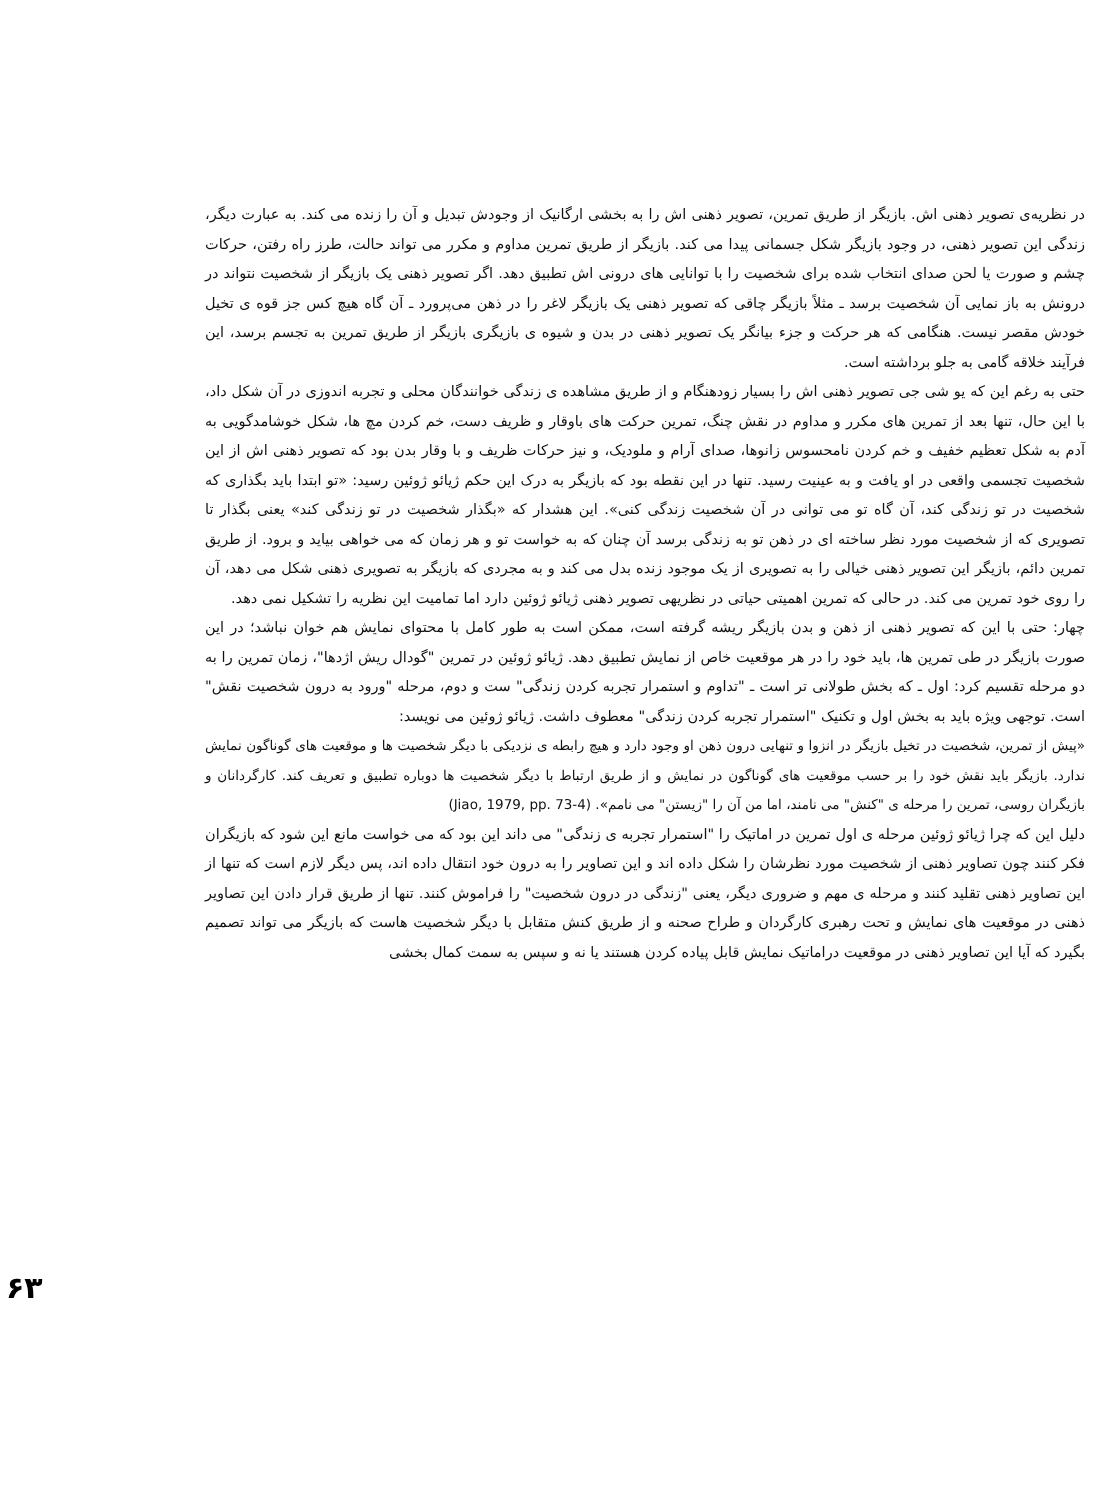در نظریه‌ی تصویر ذهنی اش. بازیگر از طریق تمرین، تصویر ذهنی اش را به بخشی ارگانیک از وجودش تبدیل و آن را زنده می کند. به عبارت دیگر، زندگی این تصویر ذهنی، در وجود بازیگر شکل جسمانی پیدا می کند. بازیگر از طریق تمرین مداوم و مکرر می تواند حالت، طرز راه رفتن، حرکات چشم و صورت یا لحن صدای انتخاب شده برای شخصیت را با توانایی های درونی اش تطبیق دهد. اگر تصویر ذهنی یک بازیگر از شخصیت نتواند در درونش به باز نمایی آن شخصیت برسد ـ مثلاً بازیگر چاقی که تصویر ذهنی یک بازیگر لاغر را در ذهن می‌پرورد ـ آن گاه هیچ کس جز قوه ی تخیل خودش مقصر نیست. هنگامی که هر حرکت و جزء بیانگر یک تصویر ذهنی در بدن و شیوه ی بازیگری بازیگر از طریق تمرین به تجسم برسد، این فرآیند خلاقه گامی به جلو برداشته است.
حتی به رغم این که یو شی جی تصویر ذهنی اش را بسیار زودهنگام و از طریق مشاهده ی زندگی خوانندگان محلی و تجربه اندوزی در آن شکل داد، با این حال، تنها بعد از تمرین های مکرر و مداوم در نقش چنگ، تمرین حرکت های باوقار و ظریف دست، خم کردن مچ ها، شکل خوشامدگویی به آدم به شکل تعظیم خفیف و خم کردن نامحسوس زانوها، صدای آرام و ملودیک، و نیز حرکات ظریف و با وقار بدن بود که تصویر ذهنی اش از این شخصیت تجسمی واقعی در او یافت و به عینیت رسید. تنها در این نقطه بود که بازیگر به درک این حکم ژیائو ژوئین رسید: «تو ابتدا باید بگذاری که شخصیت در تو زندگی کند، آن گاه تو می توانی در آن شخصیت زندگی کنی». این هشدار که «بگذار شخصیت در تو زندگی کند» یعنی بگذار تا تصویری که از شخصیت مورد نظر ساخته ای در ذهن تو به زندگی برسد آن چنان که به خواست تو و هر زمان که می خواهی بیاید و برود. از طریق تمرین دائم، بازیگر این تصویر ذهنی خیالی را به تصویری از یک موجود زنده بدل می کند و به مجردی که بازیگر به تصویری ذهنی شکل می دهد، آن را روی خود تمرین می کند. در حالی که تمرین اهمیتی حیاتی در نظریهی تصویر ذهنی ژیائو ژوئین دارد اما تمامیت این نظریه را تشکیل نمی دهد.
چهار: حتی با این که تصویر ذهنی از ذهن و بدن بازیگر ریشه گرفته است، ممکن است به طور کامل با محتوای نمایش هم خوان نباشد؛ در این صورت بازیگر در طی تمرین ها، باید خود را در هر موقعیت خاص از نمایش تطبیق دهد. ژیائو ژوئین در تمرین "گودال ریش اژدها"، زمان تمرین را به دو مرحله تقسیم کرد: اول ـ که بخش طولانی تر است ـ "تداوم و استمرار تجربه کردن زندگی" ست و دوم، مرحله "ورود به درون شخصیت نقش" است. توجهی ویژه باید به بخش اول و تکنیک "استمرار تجربه کردن زندگی" معطوف داشت. ژیائو ژوئین می نویسد:
«پیش از تمرین، شخصیت در تخیل بازیگر در انزوا و تنهایی درون ذهن او وجود دارد و هیچ رابطه ی نزدیکی با دیگر شخصیت ها و موقعیت های گوناگون نمایش ندارد. بازیگر باید نقش خود را بر حسب موقعیت های گوناگون در نمایش و از طریق ارتباط با دیگر شخصیت ها دوباره تطبیق و تعریف کند. کارگردانان و بازیگران روسی، تمرین را مرحله ی "کنش" می نامند، اما من آن را "زیستن" می نامم». (Jiao, 1979, pp. 73-4)
دلیل این که چرا ژیائو ژوئین مرحله ی اول تمرین در اماتیک را "استمرار تجربه ی زندگی" می داند این بود که می خواست مانع این شود که بازیگران فکر کنند چون تصاویر ذهنی از شخصیت مورد نظرشان را شکل داده اند و این تصاویر را به درون خود انتقال داده اند، پس دیگر لازم است که تنها از این تصاویر ذهنی تقلید کنند و مرحله ی مهم و ضروری دیگر، یعنی "زندگی در درون شخصیت" را فراموش کنند. تنها از طریق قرار دادن این تصاویر ذهنی در موقعیت های نمایش و تحت رهبری کارگردان و طراح صحنه و از طریق کنش متقابل با دیگر شخصیت هاست که بازیگر می تواند تصمیم بگیرد که آیا این تصاویر ذهنی در موقعیت دراماتیک نمایش قابل پیاده کردن هستند یا نه و سپس به سمت کمال بخشی
۶۳